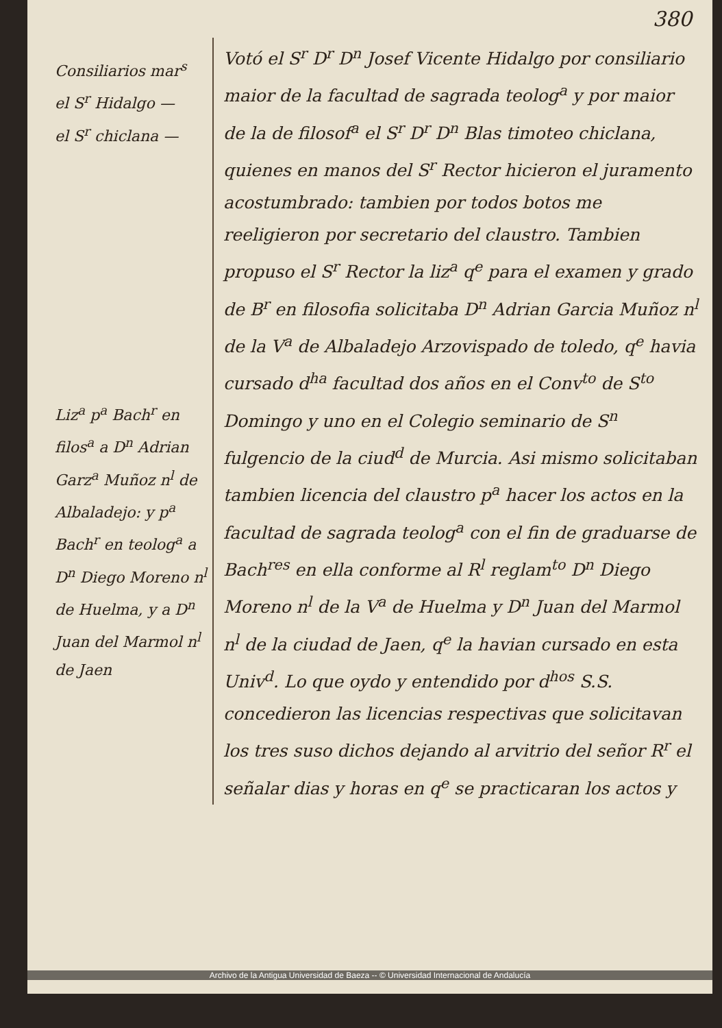380
Consiliarios mar<sup>s</sup>
el S<sup>r</sup> Hidalgo —
el S<sup>r</sup> chiclana —
Liz<sup>a</sup> p<sup>a</sup> Bach<sup>r</sup> en filos<sup>a</sup> a D<sup>n</sup> Adrian Garz<sup>a</sup> Muñoz n<sup>l</sup> de Albaladejo: y p<sup>a</sup> Bach<sup>r</sup> en teolog<sup>a</sup> a D<sup>n</sup> Diego Moreno n<sup>l</sup> de Huelma, y a D<sup>n</sup> Juan del Marmol n<sup>l</sup> de Jaen
Votó el S<sup>r</sup> D<sup>r</sup> D<sup>n</sup> Josef Vicente Hidalgo por consiliario maior de la facultad de sagrada teolog<sup>a</sup> y por maior de la de filosof<sup>a</sup> el S<sup>r</sup> D<sup>r</sup> D<sup>n</sup> Blas timoteo chiclana, quienes en manos del S<sup>r</sup> Rector hicieron el juramento acostumbrado: tambien por todos botos me reeligieron por secretario del claustro. Tambien propuso el S<sup>r</sup> Rector la liz<sup>a</sup> q<sup>e</sup> para el examen y grado de B<sup>r</sup> en filosofia solicitaba D<sup>n</sup> Adrian Garcia Muñoz n<sup>l</sup> de la V<sup>a</sup> de Albaladejo Arzovispado de toledo, q<sup>e</sup> havia cursado d<sup>ha</sup> facultad dos años en el Conv<sup>to</sup> de S<sup>to</sup> Domingo y uno en el Colegio seminario de S<sup>n</sup> fulgencio de la ciud<sup>d</sup> de Murcia. Asi mismo solicitaban tambien licencia del claustro p<sup>a</sup> hacer los actos en la facultad de sagrada teolog<sup>a</sup> con el fin de graduarse de Bach<sup>res</sup> en ella conforme al R<sup>l</sup> reglam<sup>to</sup> D<sup>n</sup> Diego Moreno n<sup>l</sup> de la V<sup>a</sup> de Huelma y D<sup>n</sup> Juan del Marmol n<sup>l</sup> de la ciudad de Jaen, q<sup>e</sup> la havian cursado en esta Univ<sup>d</sup>. Lo que oydo y entendido por d<sup>hos</sup> S.S. concedieron las licencias respectivas que solicitavan los tres suso dichos dejando al arvitrio del señor R<sup>r</sup> el señalar dias y horas en q<sup>e</sup> se practicaran los actos y
Archivo de la Antigua Universidad de Baeza -- © Universidad Internacional de Andalucía